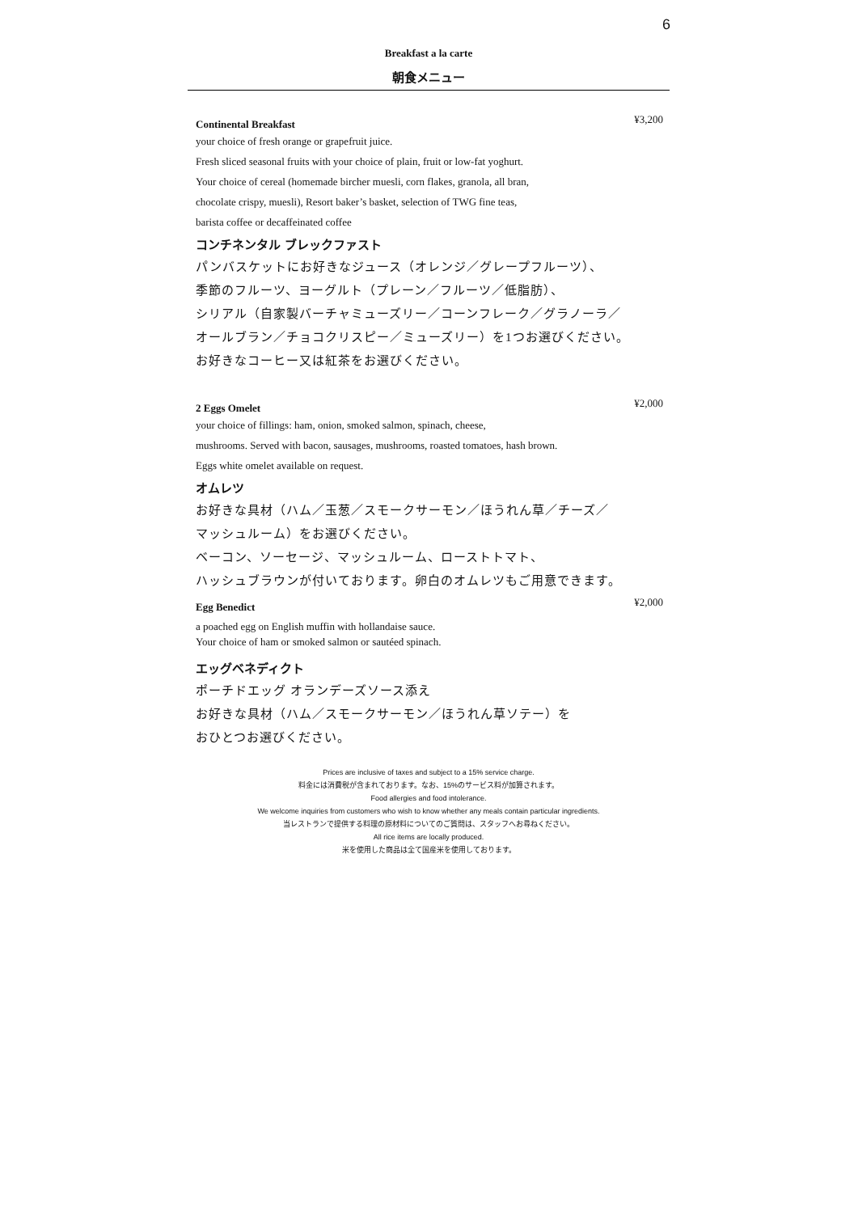6
Breakfast a la carte
朝食メニュー
Continental Breakfast ¥3,200
your choice of fresh orange or grapefruit juice.
Fresh sliced seasonal fruits with your choice of plain, fruit or low-fat yoghurt.
Your choice of cereal (homemade bircher muesli, corn flakes, granola, all bran,
chocolate crispy, muesli), Resort baker’s basket, selection of TWG fine teas,
barista coffee or decaffeinated coffee
コンチネンタル ブレックファスト
パンバスケットにお好きなジュース（オレンジ／グレープフルーツ）、
季節のフルーツ、ヨーグルト（プレーン／フルーツ／低脂肪）、
シリアル（自家製バーチャミューズリー／コーンフレーク／グラノーラ／
オールブラン／チョコクリスピー／ミューズリー）を1つお選びください。
お好きなコーヒー又は紅茶をお選びください。
2 Eggs Omelet ¥2,000
your choice of fillings: ham, onion, smoked salmon, spinach, cheese,
mushrooms. Served with bacon, sausages, mushrooms, roasted tomatoes, hash brown.
Eggs white omelet available on request.
オムレツ
お好きな具材（ハム／玉葱／スモークサーモン／ほうれん草／チーズ／
マッシュルーム）をお選びください。
ベーコン、ソーセージ、マッシュルーム、ローストトマト、
ハッシュブラウンが付いております。卵白のオムレツもご用意できます。
Egg Benedict ¥2,000
a poached egg on English muffin with hollandaise sauce.
Your choice of ham or smoked salmon or sautéed spinach.
エッグベネディクト
ポーチドエッグ オランデーズソース添え
お好きな具材（ハム／スモークサーモン／ほうれん草ソテー）を
おひとつお選びください。
Prices are inclusive of taxes and subject to a 15% service charge.
料金には消費税が含まれております。なお、15%のサービス料が加算されます。
Food allergies and food intolerance.
We welcome inquiries from customers who wish to know whether any meals contain particular ingredients.
当レストランで提供する料理の原材料についてのご質問は、スタッフへお尋ねください。
All rice items are locally produced.
米を使用した商品は全て国産米を使用しております。